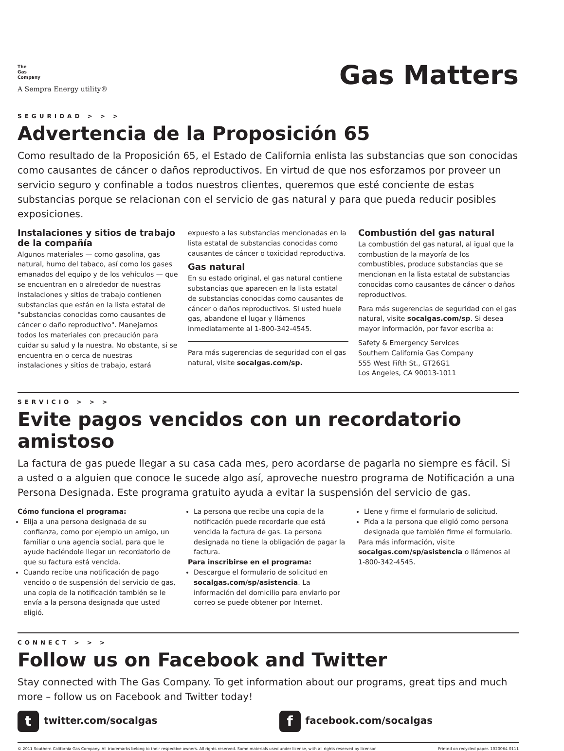The
Gas
Company
A Sempra Energy utility®
Gas Matters
SEGURIDAD > > >
Advertencia de la Proposición 65
Como resultado de la Proposición 65, el Estado de California enlista las substancias que son conocidas como causantes de cáncer o daños reproductivos. En virtud de que nos esforzamos por proveer un servicio seguro y confinable a todos nuestros clientes, queremos que esté conciente de estas substancias porque se relacionan con el servicio de gas natural y para que pueda reducir posibles exposiciones.
Instalaciones y sitios de trabajo de la compañía
Algunos materiales — como gasolina, gas natural, humo del tabaco, así como los gases emanados del equipo y de los vehículos — que se encuentran en o alrededor de nuestras instalaciones y sitios de trabajo contienen substancias que están en la lista estatal de "substancias conocidas como causantes de cáncer o daño reproductivo". Manejamos todos los materiales con precaución para cuidar su salud y la nuestra. No obstante, si se encuentra en o cerca de nuestras instalaciones y sitios de trabajo, estará
expuesto a las substancias mencionadas en la lista estatal de substancias conocidas como causantes de cáncer o toxicidad reproductiva.
Gas natural
En su estado original, el gas natural contiene substancias que aparecen en la lista estatal de substancias conocidas como causantes de cáncer o daños reproductivos. Si usted huele gas, abandone el lugar y llámenos inmediatamente al 1-800-342-4545.
Para más sugerencias de seguridad con el gas natural, visite socalgas.com/sp.
Combustión del gas natural
La combustión del gas natural, al igual que la combustion de la mayoría de los combustibles, produce substancias que se mencionan en la lista estatal de substancias conocidas como causantes de cáncer o daños reproductivos.
Para más sugerencias de seguridad con el gas natural, visite socalgas.com/sp. Si desea mayor información, por favor escriba a:
Safety & Emergency Services
Southern California Gas Company
555 West Fifth St., GT26G1
Los Angeles, CA 90013-1011
SERVICIO > > >
Evite pagos vencidos con un recordatorio amistoso
La factura de gas puede llegar a su casa cada mes, pero acordarse de pagarla no siempre es fácil. Si a usted o a alguien que conoce le sucede algo así, aproveche nuestro programa de Notificación a una Persona Designada. Este programa gratuito ayuda a evitar la suspensión del servicio de gas.
Cómo funciona el programa:
Elija a una persona designada de su confianza, como por ejemplo un amigo, un familiar o una agencia social, para que le ayude haciéndole llegar un recordatorio de que su factura está vencida.
Cuando recibe una notificación de pago vencido o de suspensión del servicio de gas, una copia de la notificación también se le envía a la persona designada que usted eligió.
La persona que recibe una copia de la notificación puede recordarle que está vencida la factura de gas. La persona designada no tiene la obligación de pagar la factura.
Para inscribirse en el programa:
Descargue el formulario de solicitud en socalgas.com/sp/asistencia. La información del domicilio para enviarlo por correo se puede obtener por Internet.
Llene y firme el formulario de solicitud.
Pida a la persona que eligió como persona designada que también firme el formulario.
Para más información, visite socalgas.com/sp/asistencia o llámenos al 1-800-342-4545.
CONNECT > > >
Follow us on Facebook and Twitter
Stay connected with The Gas Company. To get information about our programs, great tips and much more – follow us on Facebook and Twitter today!
ttwitter.com/socalgas
ffacebook.com/socalgas
© 2011 Southern California Gas Company. All trademarks belong to their respective owners. All rights reserved. Some materials used under license, with all rights reserved by licensor. Printed on recycled paper. 1020064 0111